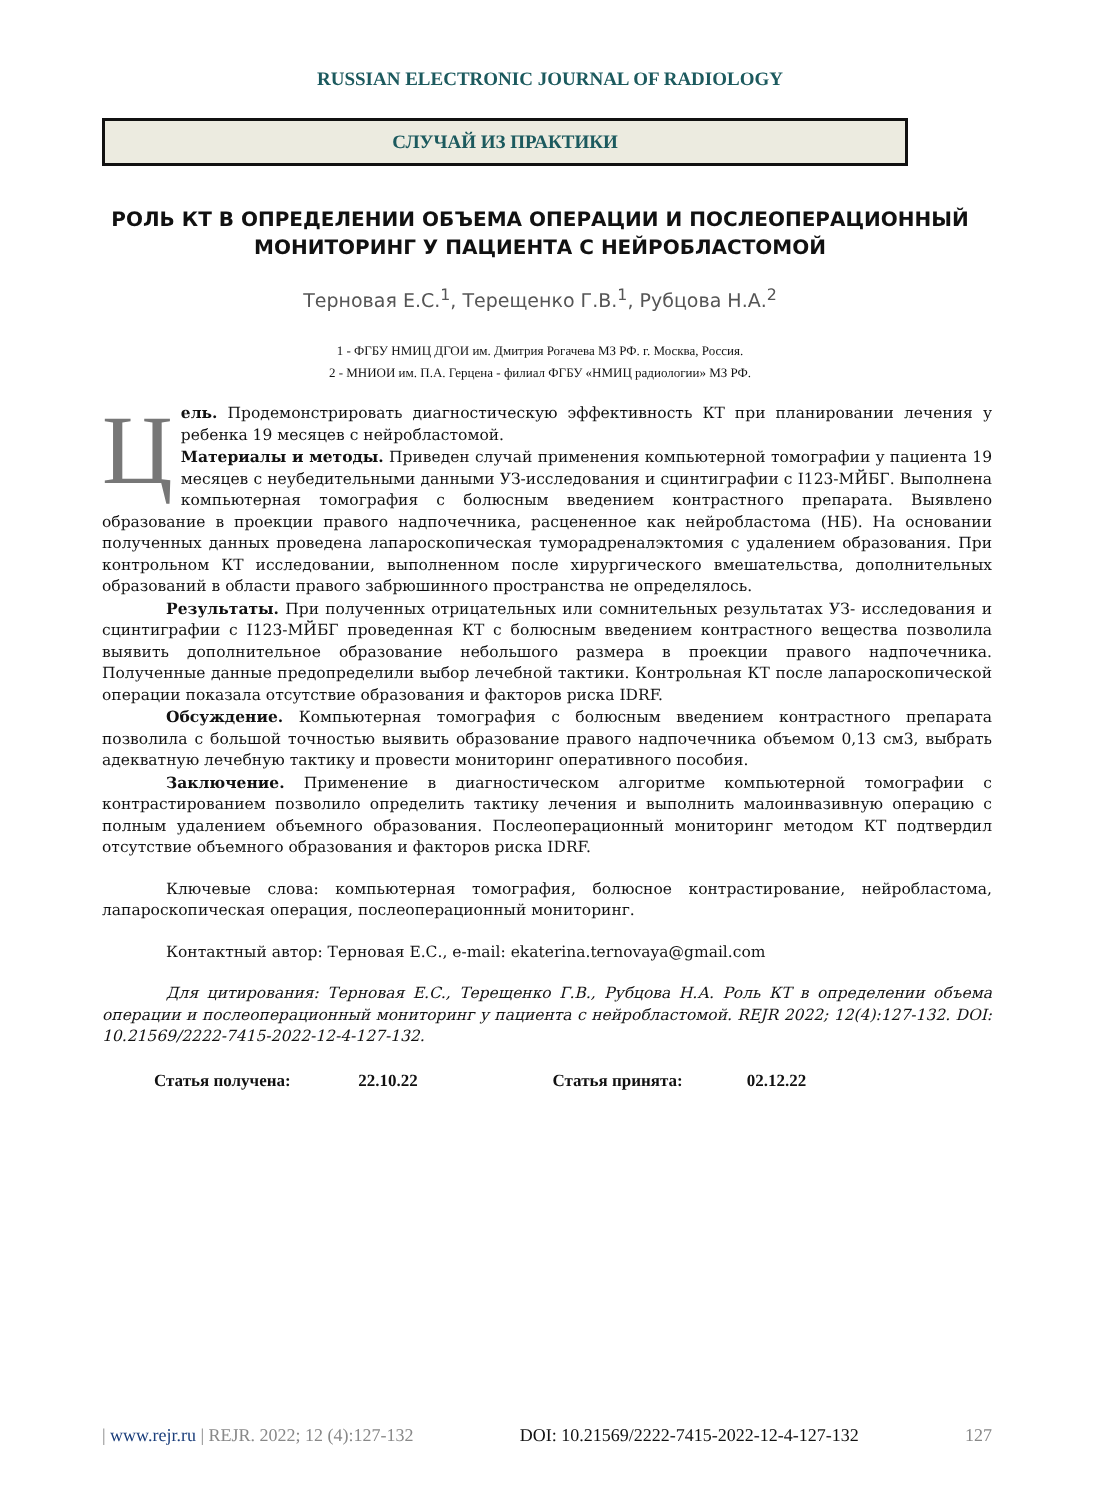RUSSIAN ELECTRONIC JOURNAL OF RADIOLOGY
СЛУЧАЙ ИЗ ПРАКТИКИ
РОЛЬ КТ В ОПРЕДЕЛЕНИИ ОБЪЕМА ОПЕРАЦИИ И ПОСЛЕОПЕРАЦИОННЫЙ МОНИТОРИНГ У ПАЦИЕНТА С НЕЙРОБЛАСТОМОЙ
Терновая Е.С.<sup>1</sup>, Терещенко Г.В.<sup>1</sup>, Рубцова Н.А.<sup>2</sup>
1 - ФГБУ НМИЦ ДГОИ им. Дмитрия Рогачева МЗ РФ. г. Москва, Россия.
2 - МНИОИ им. П.А. Герцена - филиал ФГБУ «НМИЦ радиологии» МЗ РФ.
Цель. Продемонстрировать диагностическую эффективность КТ при планировании лечения у ребенка 19 месяцев с нейробластомой.
Материалы и методы. Приведен случай применения компьютерной томографии у пациента 19 месяцев с неубедительными данными УЗ-исследования и сцинтиграфии с I123-МЙБГ. Выполнена компьютерная томография с болюсным введением контрастного препарата. Выявлено образование в проекции правого надпочечника, расцененное как нейробластома (НБ). На основании полученных данных проведена лапароскопическая туморадреналэктомия с удалением образования. При контрольном КТ исследовании, выполненном после хирургического вмешательства, дополнительных образований в области правого забрюшинного пространства не определялось.
Результаты. При полученных отрицательных или сомнительных результатах УЗ- исследования и сцинтиграфии с I123-МЙБГ проведенная КТ с болюсным введением контрастного вещества позволила выявить дополнительное образование небольшого размера в проекции правого надпочечника. Полученные данные предопределили выбор лечебной тактики. Контрольная КТ после лапароскопической операции показала отсутствие образования и факторов риска IDRF.
Обсуждение. Компьютерная томография с болюсным введением контрастного препарата позволила с большой точностью выявить образование правого надпочечника объемом 0,13 см3, выбрать адекватную лечебную тактику и провести мониторинг оперативного пособия.
Заключение. Применение в диагностическом алгоритме компьютерной томографии с контрастированием позволило определить тактику лечения и выполнить малоинвазивную операцию с полным удалением объемного образования. Послеоперационный мониторинг методом КТ подтвердил отсутствие объемного образования и факторов риска IDRF.
Ключевые слова: компьютерная томография, болюсное контрастирование, нейробластома, лапароскопическая операция, послеоперационный мониторинг.
Контактный автор: Терновая Е.С., e-mail: ekaterina.ternovaya@gmail.com
Для цитирования: Терновая Е.С., Терещенко Г.В., Рубцова Н.А. Роль КТ в определении объема операции и послеоперационный мониторинг у пациента с нейробластомой. REJR 2022; 12(4):127-132. DOI: 10.21569/2222-7415-2022-12-4-127-132.
Статья получена: 22.10.22 Статья принята: 02.12.22
| www.rejr.ru | REJR. 2022; 12 (4):127-132 DOI: 10.21569/2222-7415-2022-12-4-127-132 127